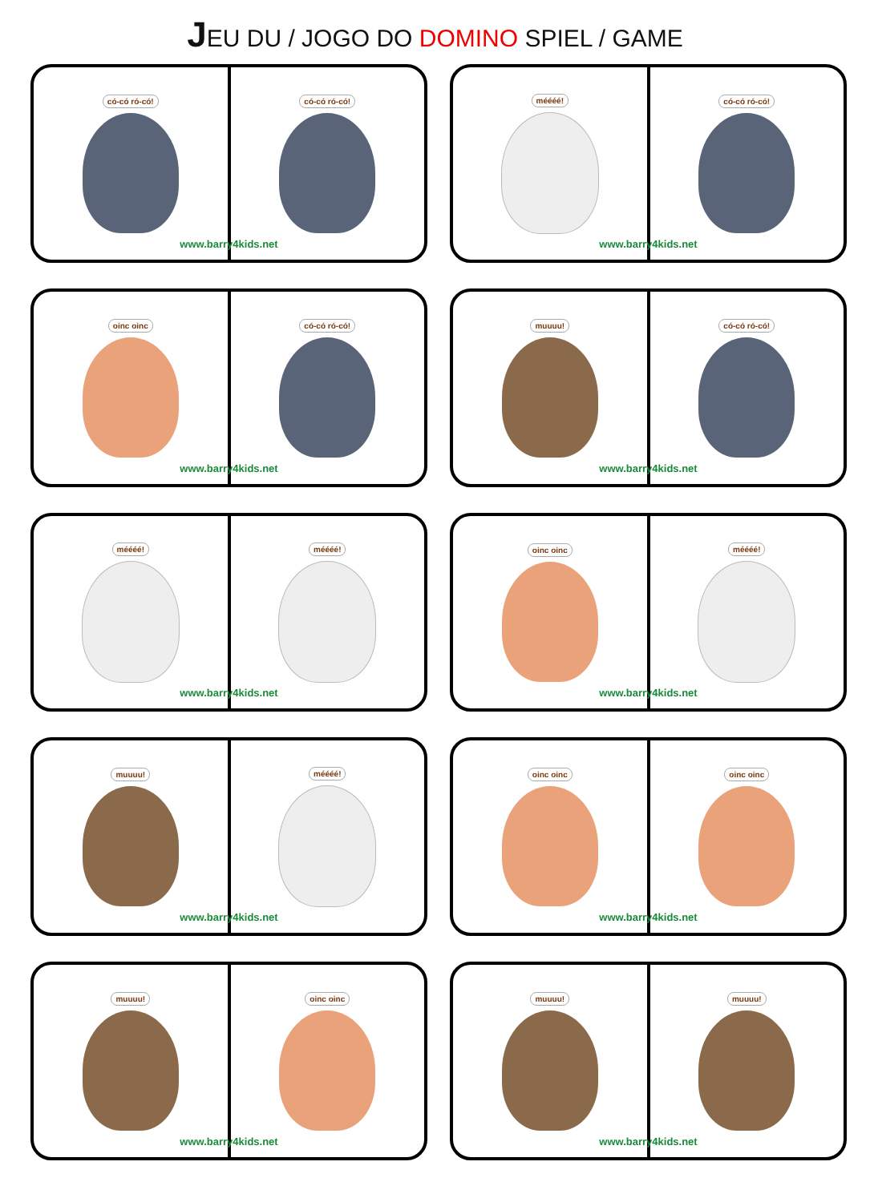JEU DU / JOGO DO DOMINO SPIEL / GAME
có-có ró-có! có-có ró-có!
www.barry4kids.net
méééé! có-có ró-có!
www.barry4kids.net
oinc oinc có-có ró-có!
www.barry4kids.net
muuuu! có-có ró-có!
www.barry4kids.net
méééé! méééé!
www.barry4kids.net
oinc oinc méééé!
www.barry4kids.net
muuuu! méééé!
www.barry4kids.net
oinc oinc oinc oinc
www.barry4kids.net
muuuu! oinc oinc
www.barry4kids.net
muuuu! muuuu!
www.barry4kids.net